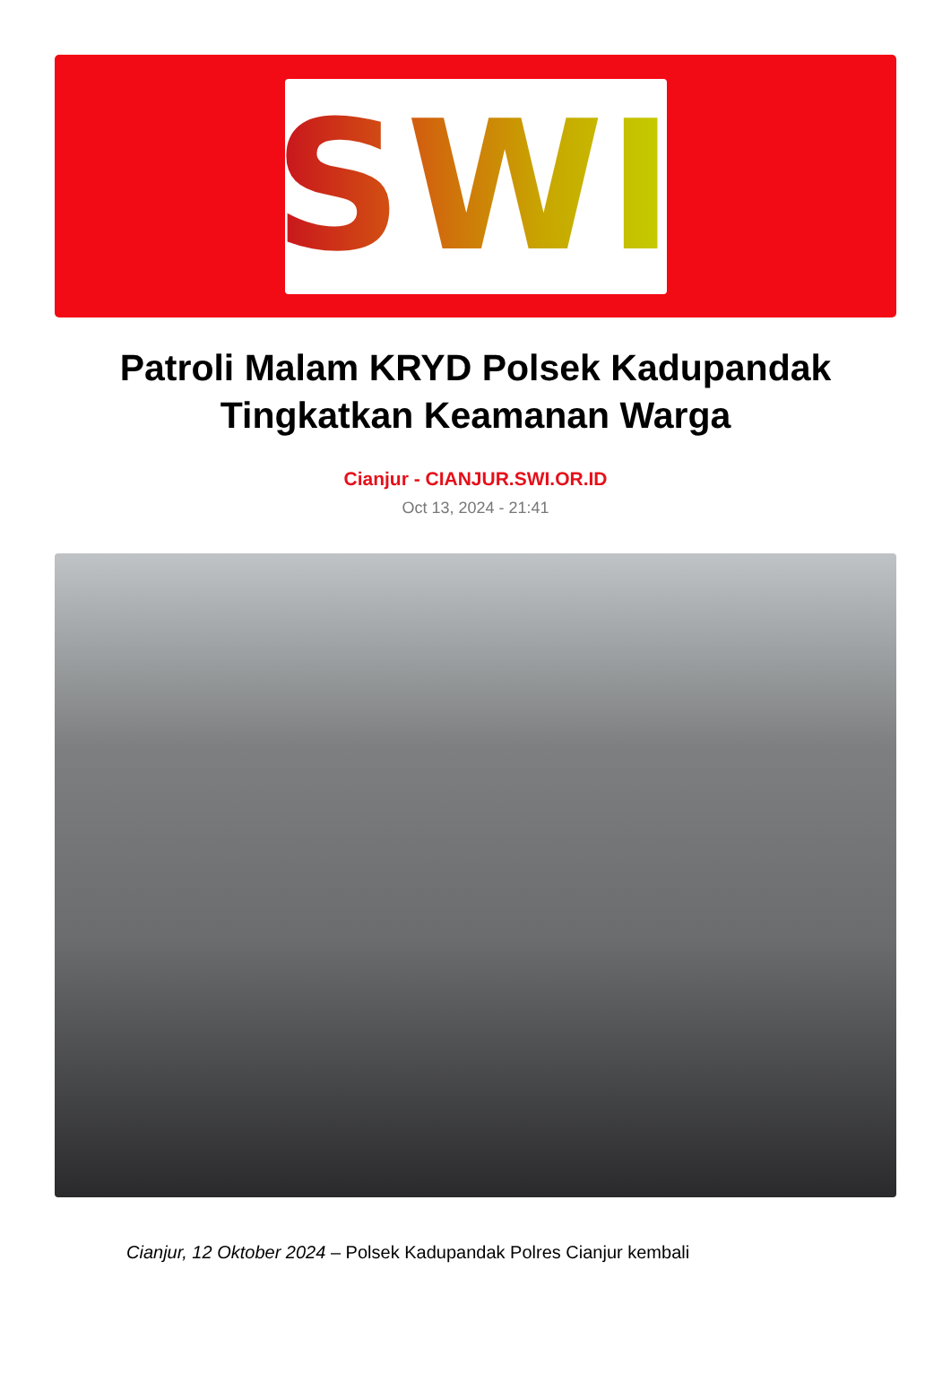SWI
Patroli Malam KRYD Polsek Kadupandak Tingkatkan Keamanan Warga
Cianjur - CIANJUR.SWI.OR.ID
Oct 13, 2024 - 21:41
Cianjur, 12 Oktober 2024 – Polsek Kadupandak Polres Cianjur kembali